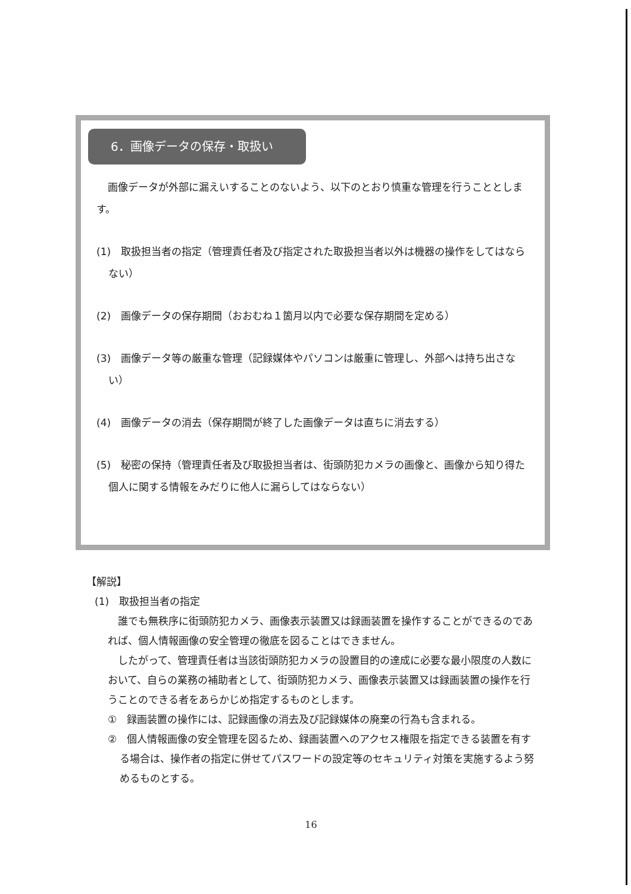6．画像データの保存・取扱い
画像データが外部に漏えいすることのないよう、以下のとおり慎重な管理を行うこととします。
(1)　取扱担当者の指定（管理責任者及び指定された取扱担当者以外は機器の操作をしてはならない）
(2)　画像データの保存期間（おおむね１箇月以内で必要な保存期間を定める）
(3)　画像データ等の厳重な管理（記録媒体やパソコンは厳重に管理し、外部へは持ち出さない）
(4)　画像データの消去（保存期間が終了した画像データは直ちに消去する）
(5)　秘密の保持（管理責任者及び取扱担当者は、街頭防犯カメラの画像と、画像から知り得た個人に関する情報をみだりに他人に漏らしてはならない）
【解説】
(1)　取扱担当者の指定
誰でも無秩序に街頭防犯カメラ、画像表示装置又は録画装置を操作することができるのであれば、個人情報画像の安全管理の徹底を図ることはできません。
したがって、管理責任者は当該街頭防犯カメラの設置目的の達成に必要な最小限度の人数において、自らの業務の補助者として、街頭防犯カメラ、画像表示装置又は録画装置の操作を行うことのできる者をあらかじめ指定するものとします。
①　録画装置の操作には、記録画像の消去及び記録媒体の廃棄の行為も含まれる。
②　個人情報画像の安全管理を図るため、録画装置へのアクセス権限を指定できる装置を有する場合は、操作者の指定に併せてパスワードの設定等のセキュリティ対策を実施するよう努めるものとする。
16